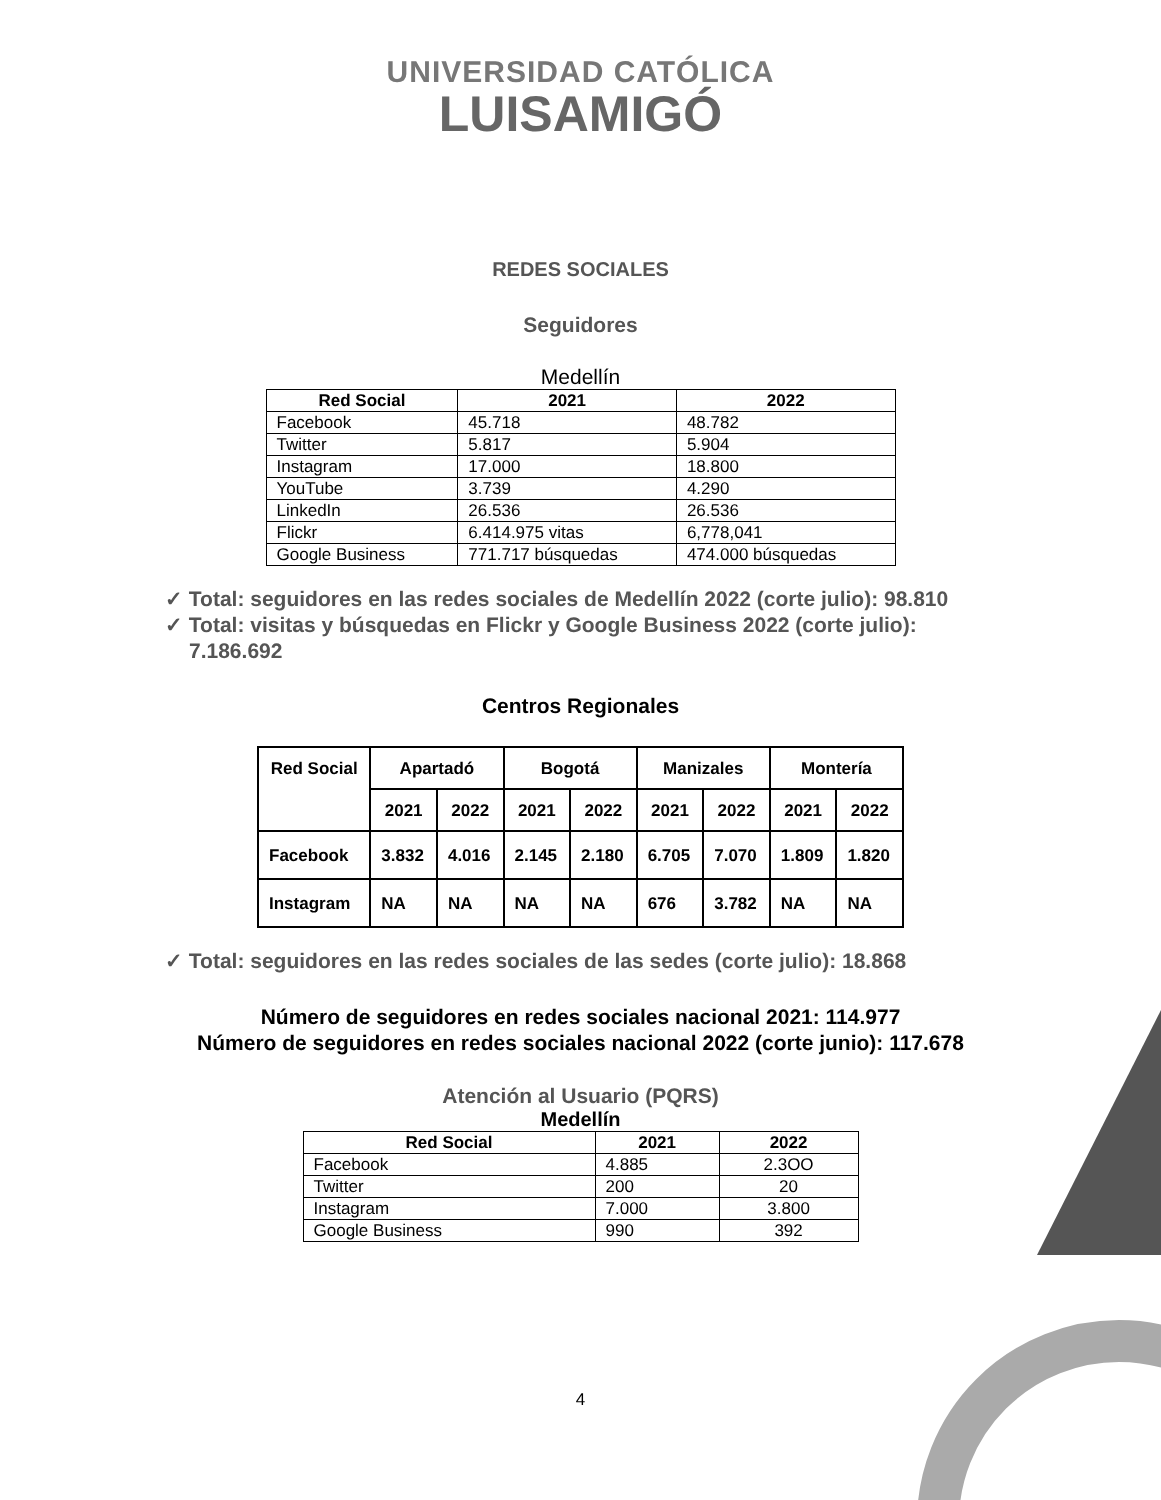UNIVERSIDAD CATÓLICA
LUISAMIGÓ
REDES SOCIALES
Seguidores
Medellín
| Red Social | 2021 | 2022 |
| --- | --- | --- |
| Facebook | 45.718 | 48.782 |
| Twitter | 5.817 | 5.904 |
| Instagram | 17.000 | 18.800 |
| YouTube | 3.739 | 4.290 |
| LinkedIn | 26.536 | 26.536 |
| Flickr | 6.414.975 vitas | 6,778,041 |
| Google Business | 771.717 búsquedas | 474.000 búsquedas |
✓ Total: seguidores en las redes sociales de Medellín 2022 (corte julio): 98.810
✓ Total: visitas y búsquedas en Flickr y Google Business 2022 (corte julio): 7.186.692
Centros Regionales
| Red Social | Apartadó | | Bogotá | | Manizales | | Montería | |
| --- | --- | --- | --- | --- | --- | --- | --- | --- |
| | 2021 | 2022 | 2021 | 2022 | 2021 | 2022 | 2021 | 2022 |
| Facebook | 3.832 | 4.016 | 2.145 | 2.180 | 6.705 | 7.070 | 1.809 | 1.820 |
| Instagram | NA | NA | NA | NA | 676 | 3.782 | NA | NA |
✓ Total: seguidores en las redes sociales de las sedes (corte julio): 18.868
Número de seguidores en redes sociales nacional 2021: 114.977
Número de seguidores en redes sociales nacional 2022 (corte junio): 117.678
Atención al Usuario (PQRS)
Medellín
| Red Social | 2021 | 2022 |
| --- | --- | --- |
| Facebook | 4.885 | 2.3OO |
| Twitter | 200 | 20 |
| Instagram | 7.000 | 3.800 |
| Google Business | 990 | 392 |
4